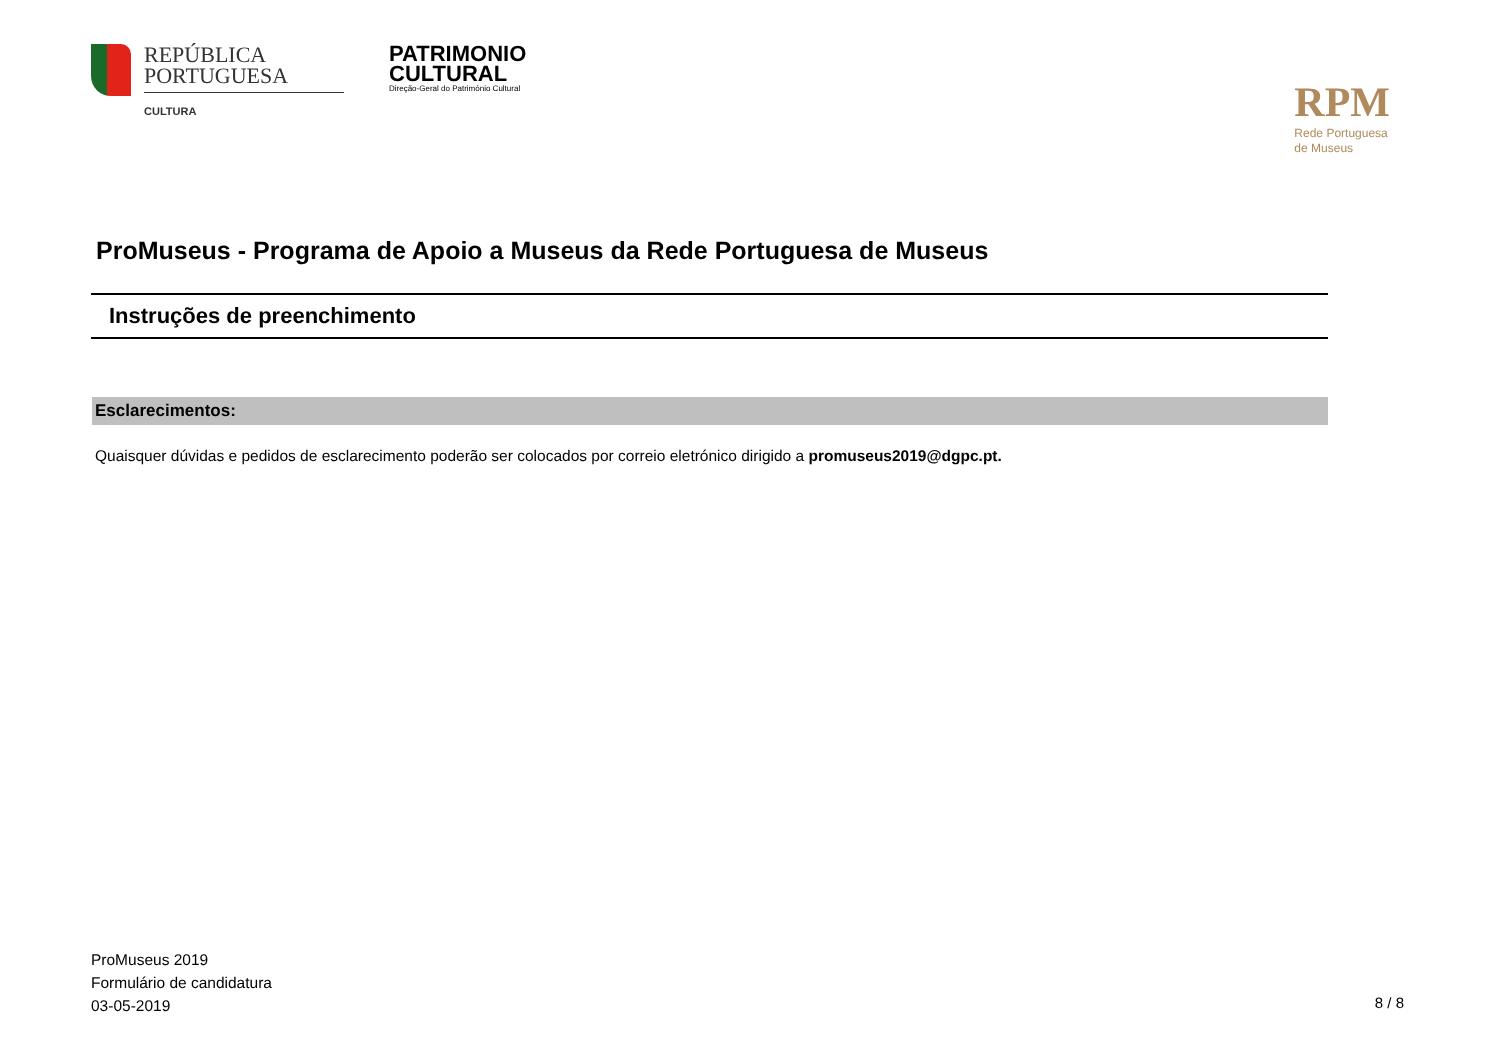REPÚBLICA
PORTUGUESA
CULTURA
PATRIMONIO
CULTURAL
Direção-Geral do Património Cultural
RPM
Rede Portuguesa
de Museus
ProMuseus - Programa de Apoio a Museus da Rede Portuguesa de Museus
Instruções de preenchimento
Esclarecimentos:
Quaisquer dúvidas e pedidos de esclarecimento poderão ser colocados por correio eletrónico dirigido a promuseus2019@dgpc.pt.
ProMuseus 2019
Formulário de candidatura
03-05-2019
8 / 8